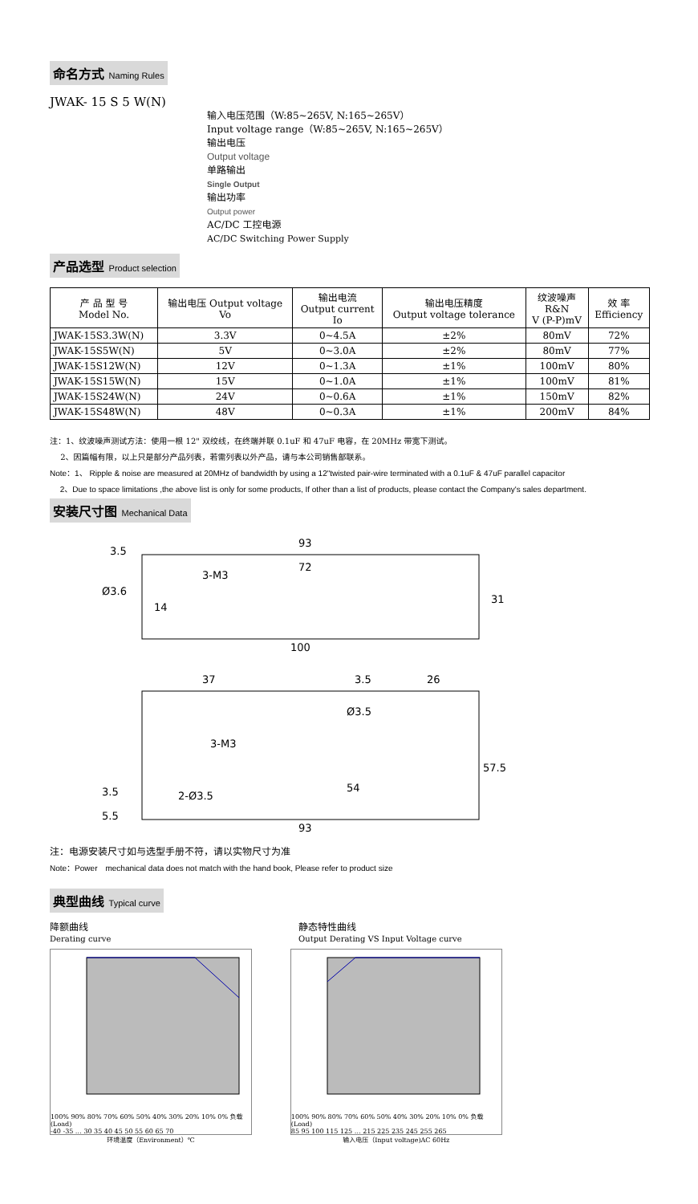命名方式 Naming Rules
JWAK- 15 S 5 W(N)
输入电压范围（W:85~265V, N:165~265V）
Input voltage range（W:85~265V, N:165~265V）
输出电压
Output voltage
单路输出
Single Output
输出功率
Output power
AC/DC 工控电源
AC/DC Switching Power Supply
产品选型 Product selection
| 产 品 型 号 Model No. | 输出电压 Output voltage Vo | 输出电流 Output current Io | 输出电压精度 Output voltage tolerance | 纹波噪声 R&N V (P-P)mV | 效 率 Efficiency |
| --- | --- | --- | --- | --- | --- |
| JWAK-15S3.3W(N) | 3.3V | 0~4.5A | ±2% | 80mV | 72% |
| JWAK-15S5W(N) | 5V | 0~3.0A | ±2% | 80mV | 77% |
| JWAK-15S12W(N) | 12V | 0~1.3A | ±1% | 100mV | 80% |
| JWAK-15S15W(N) | 15V | 0~1.0A | ±1% | 100mV | 81% |
| JWAK-15S24W(N) | 24V | 0~0.6A | ±1% | 150mV | 82% |
| JWAK-15S48W(N) | 48V | 0~0.3A | ±1% | 200mV | 84% |
注：1、纹波噪声测试方法：使用一根 12" 双绞线，在终端并联 0.1uF 和 47uF 电容，在 20MHz 带宽下测试。
　 2、因篇幅有限，以上只是部分产品列表，若需列表以外产品，请与本公司销售部联系。
Note：1、 Ripple & noise are measured at 20MHz of bandwidth by using a 12"twisted pair-wire terminated with a 0.1uF & 47uF parallel capacitor
　 2、Due to space limitations ,the above list is only for some products, If other than a list of products, please contact the Company's sales department.
安装尺寸图 Mechanical Data
93
72
3.5
Ø3.6
14
3-M3
31
100
37
3.5
26
Ø3.5
3-M3
54
57.5
3.5
2-Ø3.5
5.5
93
注：电源安装尺寸如与选型手册不符，请以实物尺寸为准
Note：Power　mechanical data does not match with the hand book, Please refer to product size
典型曲线 Typical curve
降额曲线
Derating curve
静态特性曲线
Output Derating VS Input Voltage curve
100% 90% 80% 70% 60% 50% 40% 30% 20% 10% 0% 负载(Load)
-40 -35 … 30 35 40 45 50 55 60 65 70
环境温度（Environment）℃
100% 90% 80% 70% 60% 50% 40% 30% 20% 10% 0% 负载(Load)
85 95 100 115 125 … 215 225 235 245 255 265
输入电压（Input voltage)AC 60Hz